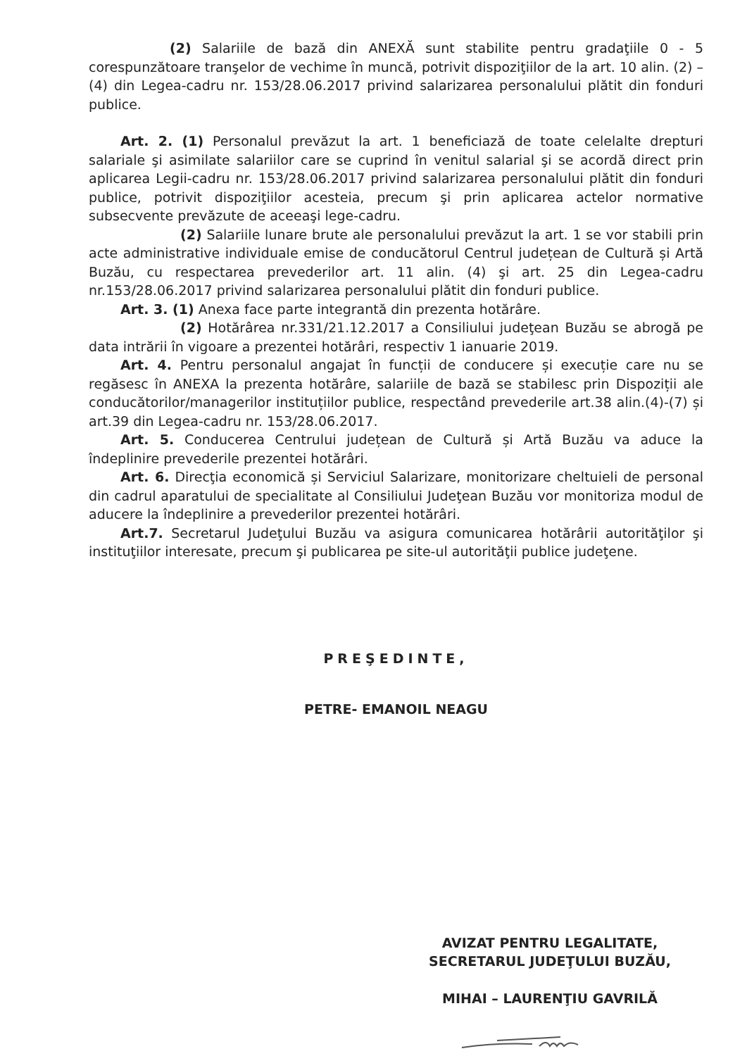(2) Salariile de bază din ANEXĂ sunt stabilite pentru gradaţiile 0 - 5 corespunzătoare tranşelor de vechime în muncă, potrivit dispoziţiilor de la art. 10 alin. (2) – (4) din Legea-cadru nr. 153/28.06.2017 privind salarizarea personalului plătit din fonduri publice.
Art. 2. (1) Personalul prevăzut la art. 1 beneficiază de toate celelalte drepturi salariale şi asimilate salariilor care se cuprind în venitul salarial şi se acordă direct prin aplicarea Legii-cadru nr. 153/28.06.2017 privind salarizarea personalului plătit din fonduri publice, potrivit dispoziţiilor acesteia, precum şi prin aplicarea actelor normative subsecvente prevăzute de aceeaşi lege-cadru.
(2) Salariile lunare brute ale personalului prevăzut la art. 1 se vor stabili prin acte administrative individuale emise de conducătorul Centrul județean de Cultură și Artă Buzău, cu respectarea prevederilor art. 11 alin. (4) şi art. 25 din Legea-cadru nr.153/28.06.2017 privind salarizarea personalului plătit din fonduri publice.
Art. 3. (1) Anexa face parte integrantă din prezenta hotărâre.
(2) Hotărârea nr.331/21.12.2017 a Consiliului judeţean Buzău se abrogă pe data intrării în vigoare a prezentei hotărâri, respectiv 1 ianuarie 2019.
Art. 4. Pentru personalul angajat în funcții de conducere și execuție care nu se regăsesc în ANEXA la prezenta hotărâre, salariile de bază se stabilesc prin Dispoziții ale conducătorilor/managerilor instituțiilor publice, respectând prevederile art.38 alin.(4)-(7) și art.39 din Legea-cadru nr. 153/28.06.2017.
Art. 5. Conducerea Centrului județean de Cultură și Artă Buzău va aduce la îndeplinire prevederile prezentei hotărâri.
Art. 6. Direcţia economică și Serviciul Salarizare, monitorizare cheltuieli de personal din cadrul aparatului de specialitate al Consiliului Judeţean Buzău vor monitoriza modul de aducere la îndeplinire a prevederilor prezentei hotărâri.
Art.7. Secretarul Judeţului Buzău va asigura comunicarea hotărârii autorităţilor şi instituţiilor interesate, precum şi publicarea pe site-ul autorităţii publice judeţene.
PREŞEDINTE,
PETRE- EMANOIL NEAGU
AVIZAT PENTRU LEGALITATE,
SECRETARUL JUDEŢULUI BUZĂU,
MIHAI – LAURENŢIU GAVRILĂ